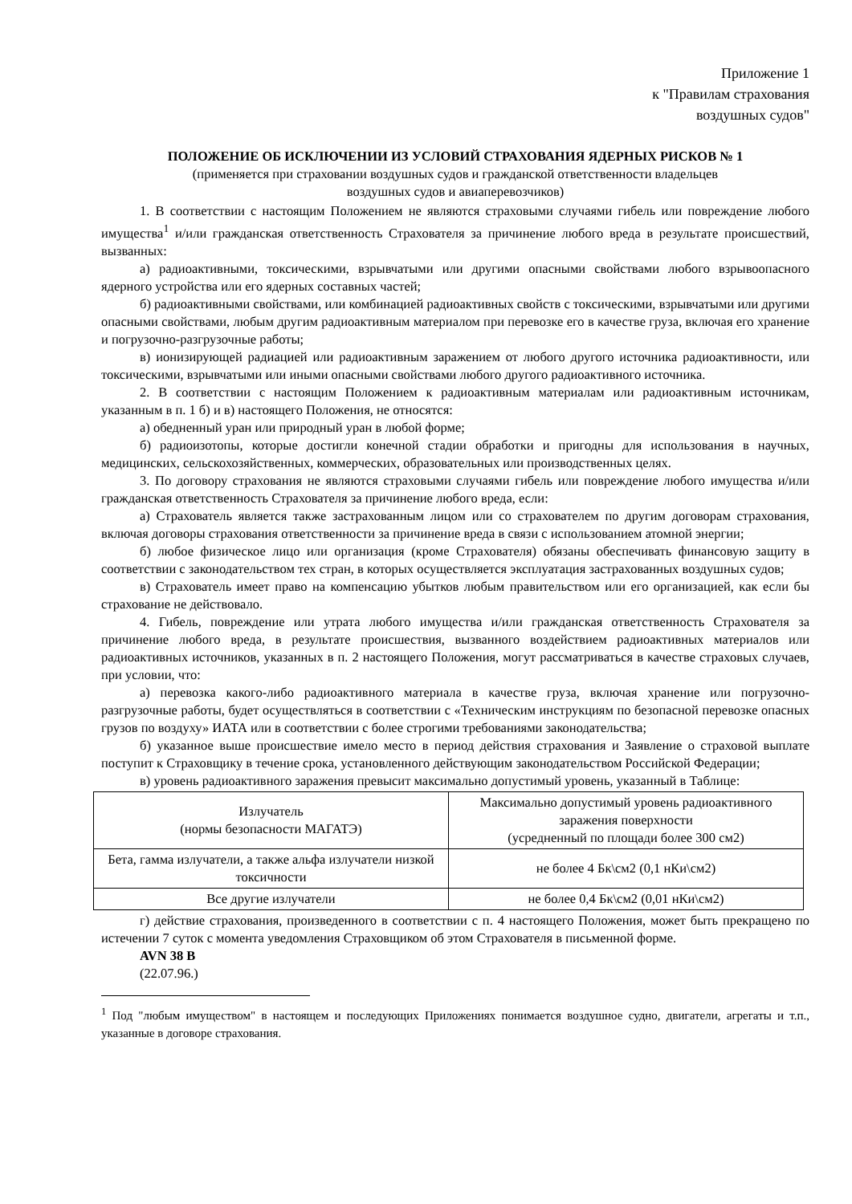Приложение 1
к "Правилам страхования
воздушных судов"
ПОЛОЖЕНИЕ ОБ ИСКЛЮЧЕНИИ ИЗ УСЛОВИЙ СТРАХОВАНИЯ ЯДЕРНЫХ РИСКОВ № 1
(применяется при страховании воздушных судов и гражданской ответственности владельцев
воздушных судов и авиаперевозчиков)
1. В соответствии с настоящим Положением не являются страховыми случаями гибель или повреждение любого имущества<sup>1</sup> и/или гражданская ответственность Страхователя за причинение любого вреда в результате происшествий, вызванных:
а) радиоактивными, токсическими, взрывчатыми или другими опасными свойствами любого взрывоопасного ядерного устройства или его ядерных составных частей;
б) радиоактивными свойствами, или комбинацией радиоактивных свойств с токсическими, взрывчатыми или другими опасными свойствами, любым другим радиоактивным материалом при перевозке его в качестве груза, включая его хранение и погрузочно-разгрузочные работы;
в) ионизирующей радиацией или радиоактивным заражением от любого другого источника радиоактивности, или токсическими, взрывчатыми или иными опасными свойствами любого другого радиоактивного источника.
2. В соответствии с настоящим Положением к радиоактивным материалам или радиоактивным источникам, указанным в п. 1 б) и в) настоящего Положения, не относятся:
а) обедненный уран или природный уран в любой форме;
б) радиоизотопы, которые достигли конечной стадии обработки и пригодны для использования в научных, медицинских, сельскохозяйственных, коммерческих, образовательных или производственных целях.
3. По договору страхования не являются страховыми случаями гибель или повреждение любого имущества и/или гражданская ответственность Страхователя за причинение любого вреда, если:
а) Страхователь является также застрахованным лицом или со страхователем по другим договорам страхования, включая договоры страхования ответственности за причинение вреда в связи с использованием атомной энергии;
б) любое физическое лицо или организация (кроме Страхователя) обязаны обеспечивать финансовую защиту в соответствии с законодательством тех стран, в которых осуществляется эксплуатация застрахованных воздушных судов;
в) Страхователь имеет право на компенсацию убытков любым правительством или его организацией, как если бы страхование не действовало.
4. Гибель, повреждение или утрата любого имущества и/или гражданская ответственность Страхователя за причинение любого вреда, в результате происшествия, вызванного воздействием радиоактивных материалов или радиоактивных источников, указанных в п. 2 настоящего Положения, могут рассматриваться в качестве страховых случаев, при условии, что:
а) перевозка какого-либо радиоактивного материала в качестве груза, включая хранение или погрузочно-разгрузочные работы, будет осуществляться в соответствии с «Техническим инструкциям по безопасной перевозке опасных грузов по воздуху» ИАТА или в соответствии с более строгими требованиями законодательства;
б) указанное выше происшествие имело место в период действия страхования и Заявление о страховой выплате поступит к Страховщику в течение срока, установленного действующим законодательством Российской Федерации;
в) уровень радиоактивного заражения превысит максимально допустимый уровень, указанный в Таблице:
| Излучатель (нормы безопасности МАГАТЭ) | Максимально допустимый уровень радиоактивного заражения поверхности (усредненный по площади более 300 см2) |
| Бета, гамма излучатели, а также альфа излучатели низкой токсичности | не более 4 Бк\см2 (0,1 нКи\см2) |
| Все другие излучатели | не более 0,4 Бк\см2 (0,01 нКи\см2) |
г) действие страхования, произведенного в соответствии с п. 4 настоящего Положения, может быть прекращено по истечении 7 суток с момента уведомления Страховщиком об этом Страхователя в письменной форме.
AVN 38 B
(22.07.96.)
<sup>1</sup> Под "любым имуществом" в настоящем и последующих Приложениях понимается воздушное судно, двигатели, агрегаты и т.п., указанные в договоре страхования.